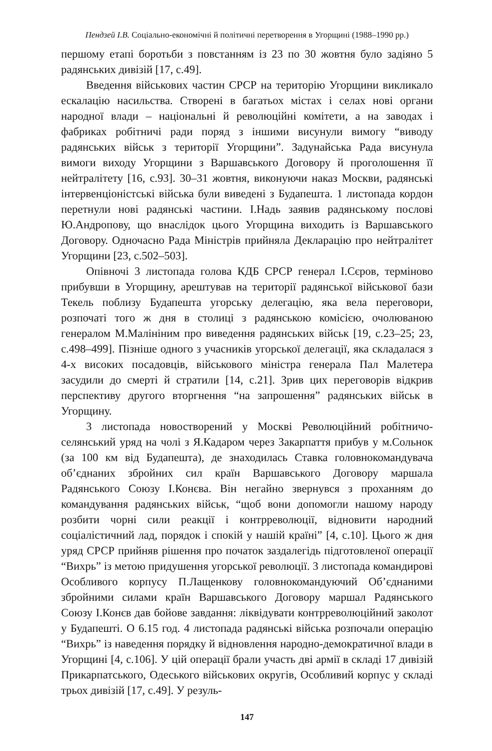Пендзей І.В. Соціально-економічні й політичні перетворення в Угорщині (1988–1990 рр.)
першому етапі боротьби з повстанням із 23 по 30 жовтня було задіяно 5 радянських дивізій [17, с.49].
Введення військових частин СРСР на територію Угорщини викликало ескалацію насильства. Створені в багатьох містах і селах нові органи народної влади – національні й революційні комітети, а на заводах і фабриках робітничі ради поряд з іншими висунули вимогу “виводу радянських військ з території Угорщини”. Задунайська Рада висунула вимоги виходу Угорщини з Варшавського Договору й проголошення її нейтралітету [16, с.93]. 30–31 жовтня, виконуючи наказ Москви, радянські інтервенціоністські війська були виведені з Будапешта. 1 листопада кордон перетнули нові радянські частини. І.Надь заявив радянському послові Ю.Андропову, що внаслідок цього Угорщина виходить із Варшавського Договору. Одночасно Рада Міністрів прийняла Декларацію про нейтралітет Угорщини [23, с.502–503].
Опівночі 3 листопада голова КДБ СРСР генерал І.Сєров, терміново прибувши в Угорщину, арештував на території радянської військової бази Текель поблизу Будапешта угорську делегацію, яка вела переговори, розпочаті того ж дня в столиці з радянською комісією, очолюваною генералом М.Малініним про виведення радянських військ [19, с.23–25; 23, с.498–499]. Пізніше одного з учасників угорської делегації, яка складалася з 4-х високих посадовців, військового міністра генерала Пал Малетера засудили до смерті й стратили [14, с.21]. Зрив цих переговорів відкрив перспективу другого вторгнення “на запрошення” радянських військ в Угорщину.
3 листопада новостворений у Москві Революційний робітничо-селянський уряд на чолі з Я.Кадаром через Закарпаття прибув у м.Сольнок (за 100 км від Будапешта), де знаходилась Ставка головнокомандувача об’єднаних збройних сил країн Варшавського Договору маршала Радянського Союзу І.Конєва. Він негайно звернувся з проханням до командування радянських військ, “щоб вони допомогли нашому народу розбити чорні сили реакції і контрреволюції, відновити народний соціалістичний лад, порядок і спокій у нашій країні” [4, с.10]. Цього ж дня уряд СРСР прийняв рішення про початок заздалегідь підготовленої операції “Вихрь” із метою придушення угорської революції. 3 листопада командирові Особливого корпусу П.Лащенкову головнокомандуючий Об’єднаними збройними силами країн Варшавського Договору маршал Радянського Союзу І.Конєв дав бойове завдання: ліквідувати контрреволюційний заколот у Будапешті. О 6.15 год. 4 листопада радянські війська розпочали операцію “Вихрь” із наведення порядку й відновлення народно-демократичної влади в Угорщині [4, с.106]. У цій операції брали участь дві армії в складі 17 дивізій Прикарпатського, Одеського військових округів, Особливий корпус у складі трьох дивізій [17, с.49]. У резуль-
147